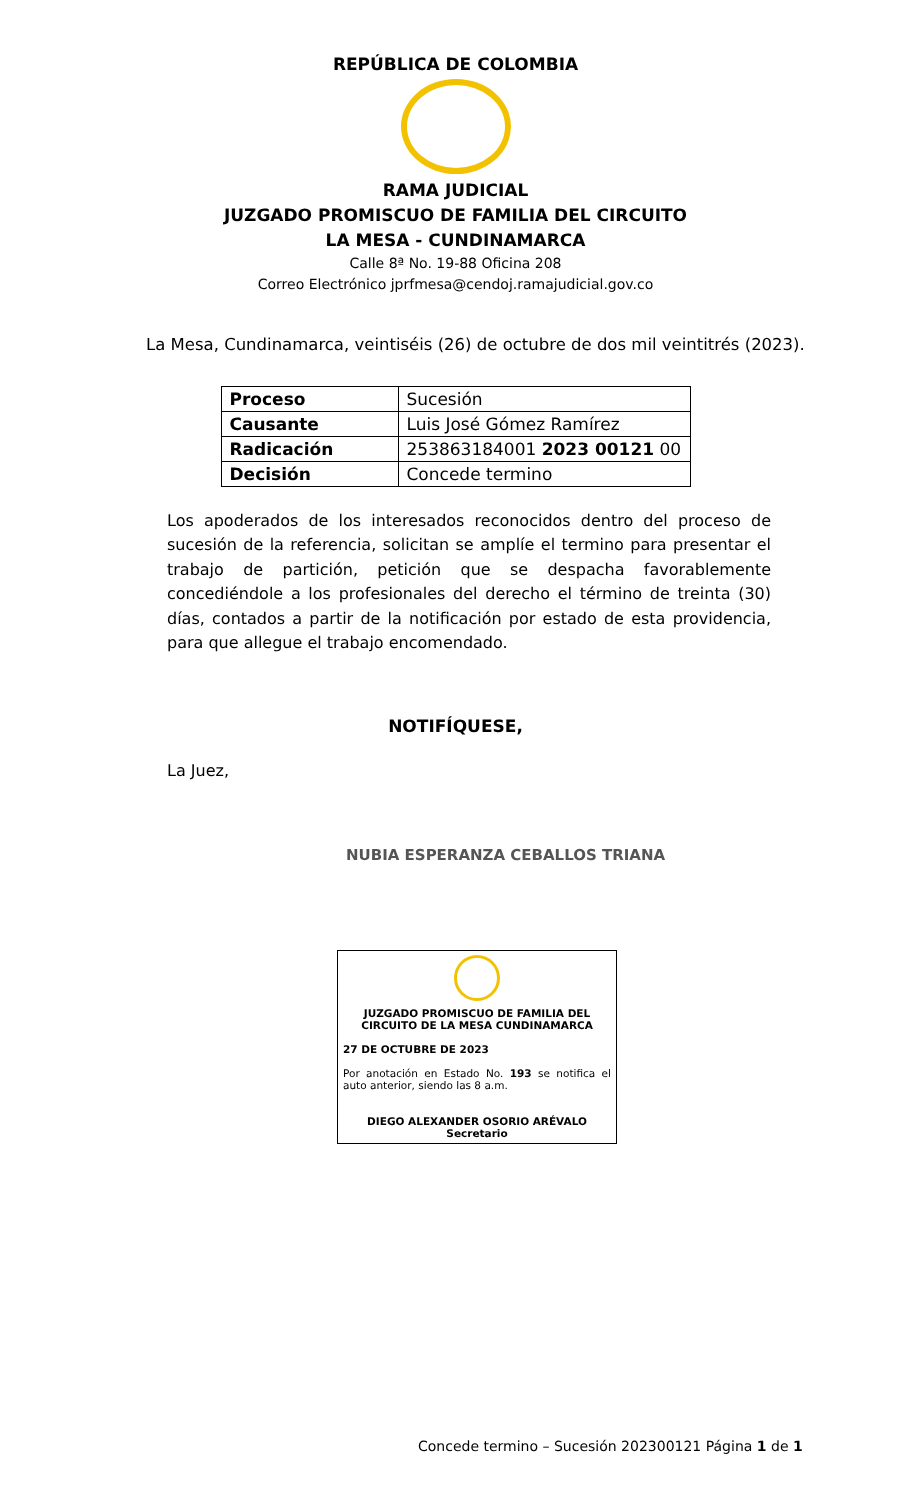REPÚBLICA DE COLOMBIA
RAMA JUDICIAL
JUZGADO PROMISCUO DE FAMILIA DEL CIRCUITO
LA MESA - CUNDINAMARCA
Calle 8ª No. 19-88 Oficina 208
Correo Electrónico jprfmesa@cendoj.ramajudicial.gov.co
La Mesa, Cundinamarca, veintiséis (26) de octubre de dos mil veintitrés (2023).
| Proceso | Sucesión |
| Causante | Luis José Gómez Ramírez |
| Radicación | 253863184001 2023 00121 00 |
| Decisión | Concede termino |
Los apoderados de los interesados reconocidos dentro del proceso de sucesión de la referencia, solicitan se amplíe el termino para presentar el trabajo de partición, petición que se despacha favorablemente concediéndole a los profesionales del derecho el término de treinta (30) días, contados a partir de la notificación por estado de esta providencia, para que allegue el trabajo encomendado.
NOTIFÍQUESE,
La Juez,
NUBIA ESPERANZA CEBALLOS TRIANA
JUZGADO PROMISCUO DE FAMILIA DEL
CIRCUITO DE LA MESA CUNDINAMARCA
27 DE OCTUBRE DE 2023
Por anotación en Estado No. 193 se notifica el auto anterior, siendo las 8 a.m.
DIEGO ALEXANDER OSORIO ARÉVALO
Secretario
Concede termino – Sucesión 202300121 Página 1 de 1